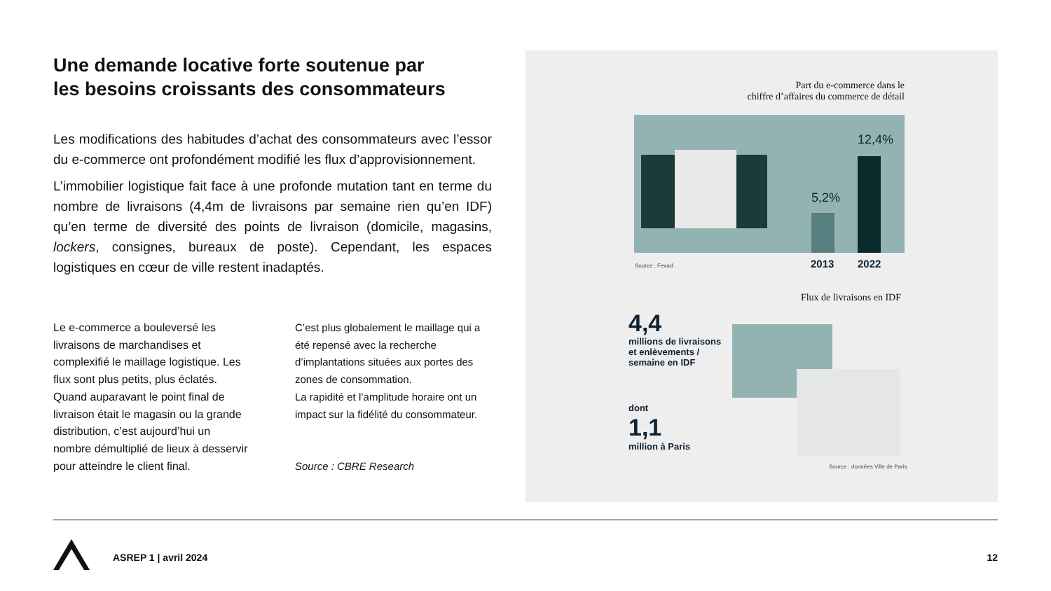Une demande locative forte soutenue par
les besoins croissants des consommateurs
Les modifications des habitudes d’achat des consommateurs avec l’essor du e-commerce ont profondément modifié les flux d’approvisionnement.
L’immobilier logistique fait face à une profonde mutation tant en terme du nombre de livraisons (4,4m de livraisons par semaine rien qu’en IDF) qu’en terme de diversité des points de livraison (domicile, magasins, lockers, consignes, bureaux de poste). Cependant, les espaces logistiques en cœur de ville restent inadaptés.
Le e-commerce a bouleversé les livraisons de marchandises et complexifié le maillage logistique. Les flux sont plus petits, plus éclatés. Quand auparavant le point final de livraison était le magasin ou la grande distribution, c’est aujourd’hui un nombre démultiplié de lieux à desservir pour atteindre le client final.
C’est plus globalement le maillage qui a été repensé avec la recherche d’implantations situées aux portes des zones de consommation.
La rapidité et l’amplitude horaire ont un impact sur la fidélité du consommateur.
Source : CBRE Research
Part du e-commerce dans le
chiffre d’affaires du commerce de détail
5,2%
12,4%
Source : Fevad 2013 2022
Flux de livraisons en IDF
4,4
millions de livraisons
et enlèvements /
semaine en IDF
dont
1,1
million à Paris
Source : données Ville de Paris
ASREP 1 | avril 2024 12